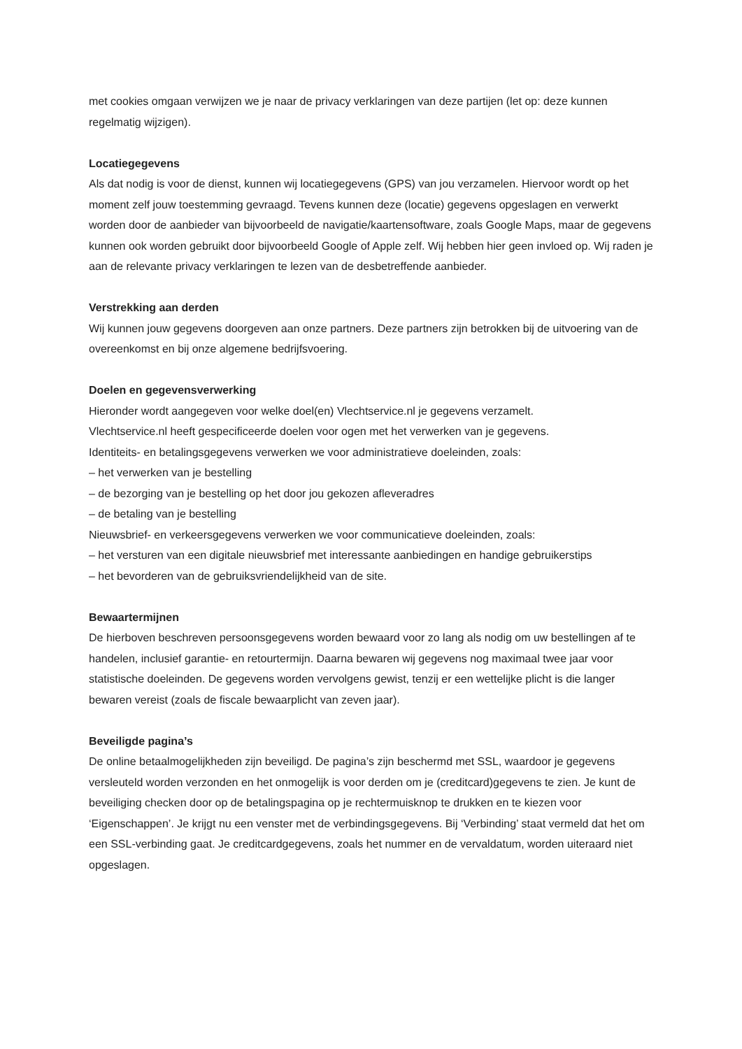met cookies omgaan verwijzen we je naar de privacy verklaringen van deze partijen (let op: deze kunnen regelmatig wijzigen).
Locatiegegevens
Als dat nodig is voor de dienst, kunnen wij locatiegegevens (GPS) van jou verzamelen. Hiervoor wordt op het moment zelf jouw toestemming gevraagd. Tevens kunnen deze (locatie) gegevens opgeslagen en verwerkt worden door de aanbieder van bijvoorbeeld de navigatie/kaartensoftware, zoals Google Maps, maar de gegevens kunnen ook worden gebruikt door bijvoorbeeld Google of Apple zelf. Wij hebben hier geen invloed op. Wij raden je aan de relevante privacy verklaringen te lezen van de desbetreffende aanbieder.
Verstrekking aan derden
Wij kunnen jouw gegevens doorgeven aan onze partners. Deze partners zijn betrokken bij de uitvoering van de overeenkomst en bij onze algemene bedrijfsvoering.
Doelen en gegevensverwerking
Hieronder wordt aangegeven voor welke doel(en) Vlechtservice.nl je gegevens verzamelt.
Vlechtservice.nl heeft gespecificeerde doelen voor ogen met het verwerken van je gegevens.
Identiteits- en betalingsgegevens verwerken we voor administratieve doeleinden, zoals:
– het verwerken van je bestelling
– de bezorging van je bestelling op het door jou gekozen afleveradres
– de betaling van je bestelling
Nieuwsbrief- en verkeersgegevens verwerken we voor communicatieve doeleinden, zoals:
– het versturen van een digitale nieuwsbrief met interessante aanbiedingen en handige gebruikerstips
– het bevorderen van de gebruiksvriendelijkheid van de site.
Bewaartermijnen
De hierboven beschreven persoonsgegevens worden bewaard voor zo lang als nodig om uw bestellingen af te handelen, inclusief garantie- en retourtermijn. Daarna bewaren wij gegevens nog maximaal twee jaar voor statistische doeleinden. De gegevens worden vervolgens gewist, tenzij er een wettelijke plicht is die langer bewaren vereist (zoals de fiscale bewaarplicht van zeven jaar).
Beveiligde pagina’s
De online betaalmogelijkheden zijn beveiligd. De pagina’s zijn beschermd met SSL, waardoor je gegevens versleuteld worden verzonden en het onmogelijk is voor derden om je (creditcard)gegevens te zien. Je kunt de beveiliging checken door op de betalingspagina op je rechtermuisknop te drukken en te kiezen voor ‘Eigenschappen’. Je krijgt nu een venster met de verbindingsgegevens. Bij ‘Verbinding’ staat vermeld dat het om een SSL-verbinding gaat. Je creditcardgegevens, zoals het nummer en de vervaldatum, worden uiteraard niet opgeslagen.